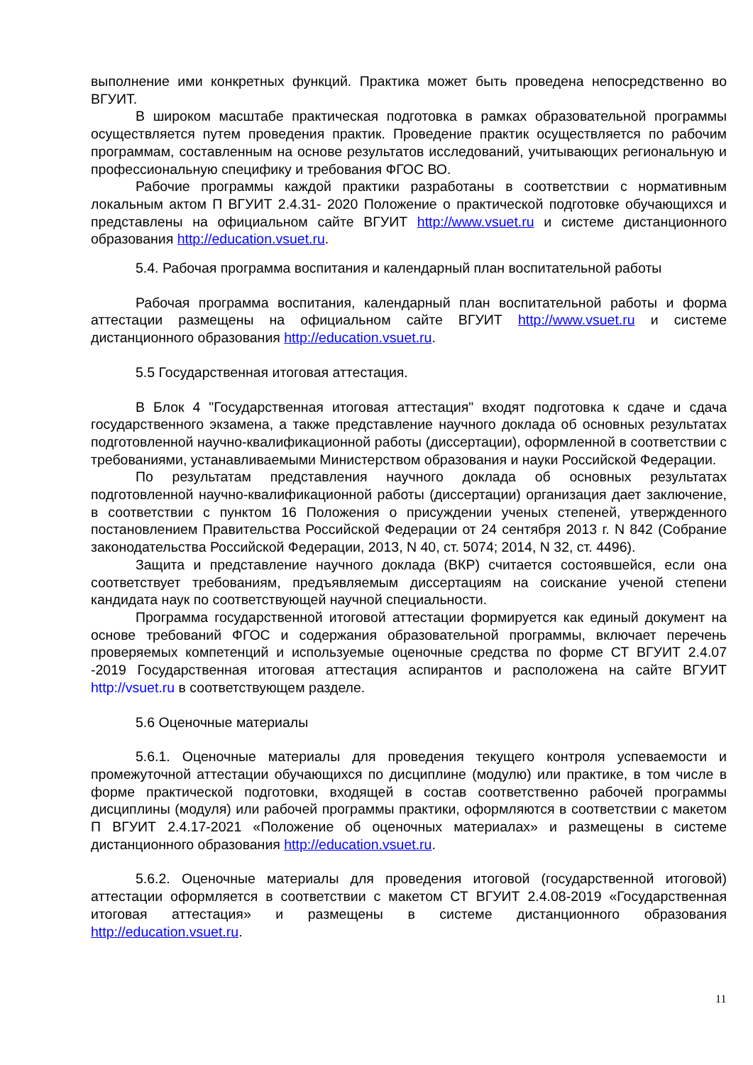выполнение ими конкретных функций. Практика может быть проведена непосредственно во ВГУИТ.
В широком масштабе практическая подготовка в рамках образовательной программы осуществляется путем проведения практик. Проведение практик осуществляется по рабочим программам, составленным на основе результатов исследований, учитывающих региональную и профессиональную специфику и требования ФГОС ВО.
Рабочие программы каждой практики разработаны в соответствии с нормативным локальным актом П ВГУИТ 2.4.31- 2020 Положение о практической подготовке обучающихся и представлены на официальном сайте ВГУИТ http://www.vsuet.ru и системе дистанционного образования http://education.vsuet.ru.
5.4. Рабочая программа воспитания и календарный план воспитательной работы
Рабочая программа воспитания, календарный план воспитательной работы и форма аттестации размещены на официальном сайте ВГУИТ http://www.vsuet.ru и системе дистанционного образования http://education.vsuet.ru.
5.5 Государственная итоговая аттестация.
В Блок 4 "Государственная итоговая аттестация" входят подготовка к сдаче и сдача государственного экзамена, а также представление научного доклада об основных результатах подготовленной научно-квалификационной работы (диссертации), оформленной в соответствии с требованиями, устанавливаемыми Министерством образования и науки Российской Федерации.
По результатам представления научного доклада об основных результатах подготовленной научно-квалификационной работы (диссертации) организация дает заключение, в соответствии с пунктом 16 Положения о присуждении ученых степеней, утвержденного постановлением Правительства Российской Федерации от 24 сентября 2013 г. N 842 (Собрание законодательства Российской Федерации, 2013, N 40, ст. 5074; 2014, N 32, ст. 4496).
Защита и представление научного доклада (ВКР) считается состоявшейся, если она соответствует требованиям, предъявляемым диссертациям на соискание ученой степени кандидата наук по соответствующей научной специальности.
Программа государственной итоговой аттестации формируется как единый документ на основе требований ФГОС и содержания образовательной программы, включает перечень проверяемых компетенций и используемые оценочные средства по форме СТ ВГУИТ 2.4.07 -2019 Государственная итоговая аттестация аспирантов и расположена на сайте ВГУИТ http://vsuet.ru в соответствующем разделе.
5.6 Оценочные материалы
5.6.1. Оценочные материалы для проведения текущего контроля успеваемости и промежуточной аттестации обучающихся по дисциплине (модулю) или практике, в том числе в форме практической подготовки, входящей в состав соответственно рабочей программы дисциплины (модуля) или рабочей программы практики, оформляются в соответствии с макетом П ВГУИТ 2.4.17-2021 «Положение об оценочных материалах» и размещены в системе дистанционного образования http://education.vsuet.ru.
5.6.2. Оценочные материалы для проведения итоговой (государственной итоговой) аттестации оформляется в соответствии с макетом СТ ВГУИТ 2.4.08-2019 «Государственная итоговая аттестация» и размещены в системе дистанционного образования http://education.vsuet.ru.
11